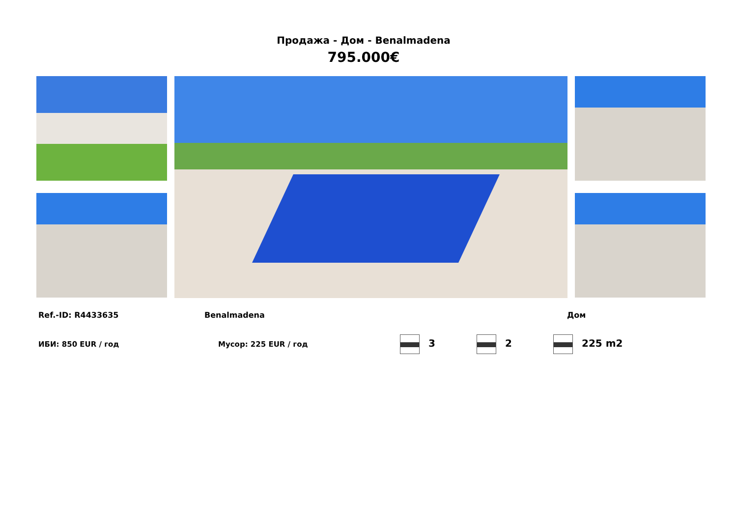Продажа - Дом - Benalmadena
795.000€
Ref.-ID: R4433635 Benalmadena Дом
ИБИ: 850 EUR / год Мусор: 225 EUR / год 3 2 225 m2